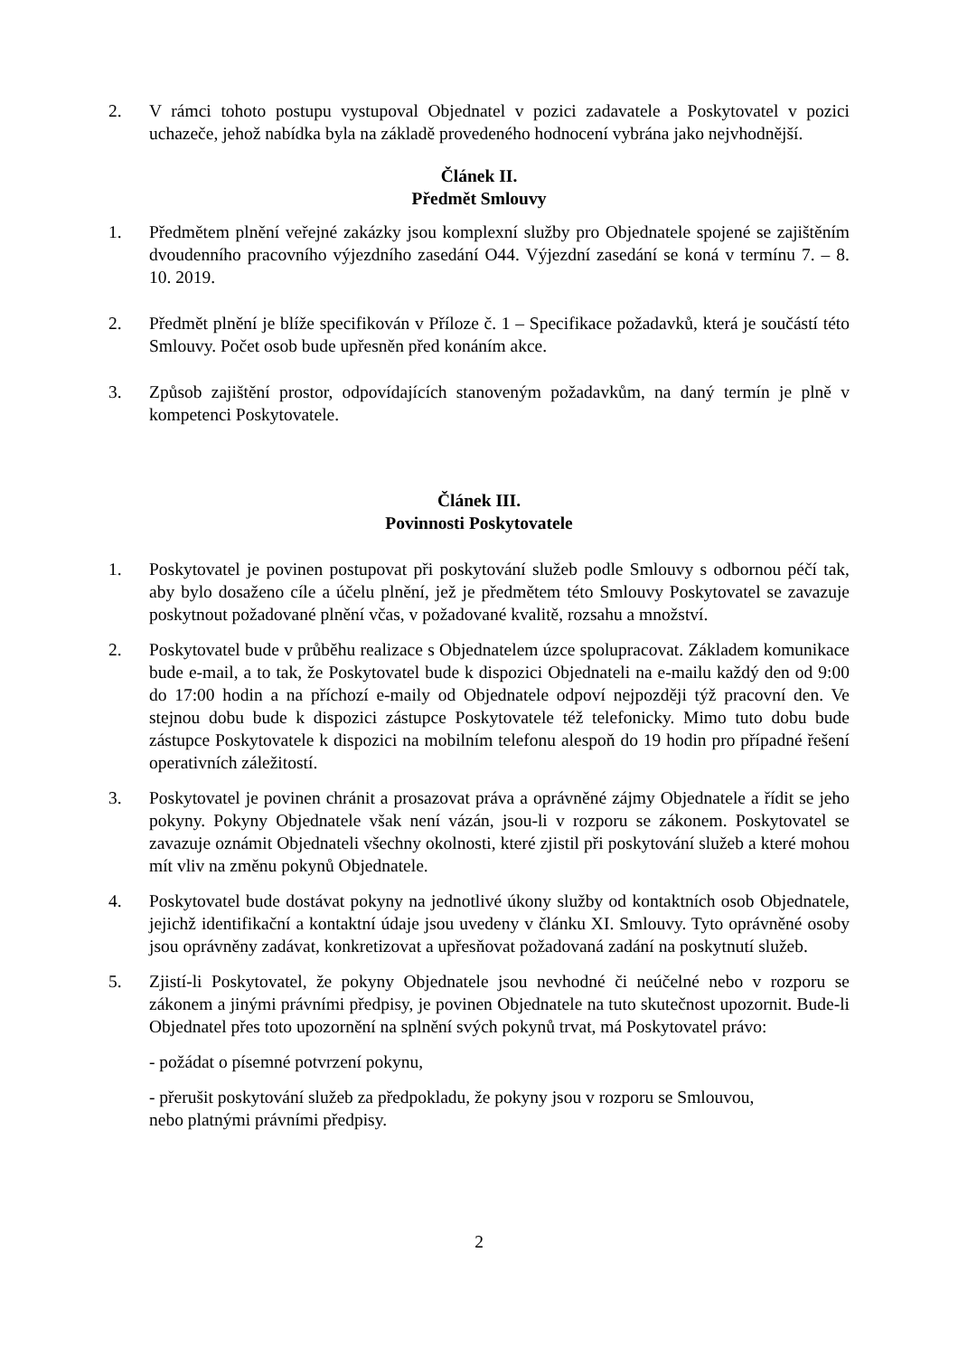2. V rámci tohoto postupu vystupoval Objednatel v pozici zadavatele a Poskytovatel v pozici uchazeče, jehož nabídka byla na základě provedeného hodnocení vybrána jako nejvhodnější.
Článek II.
Předmět Smlouvy
1. Předmětem plnění veřejné zakázky jsou komplexní služby pro Objednatele spojené se zajištěním dvoudenního pracovního výjezdního zasedání O44. Výjezdní zasedání se koná v termínu 7. – 8. 10. 2019.
2. Předmět plnění je blíže specifikován v Příloze č. 1 – Specifikace požadavků, která je součástí této Smlouvy. Počet osob bude upřesněn před konáním akce.
3. Způsob zajištění prostor, odpovídajících stanoveným požadavkům, na daný termín je plně v kompetenci Poskytovatele.
Článek III.
Povinnosti Poskytovatele
1. Poskytovatel je povinen postupovat při poskytování služeb podle Smlouvy s odbornou péčí tak, aby bylo dosaženo cíle a účelu plnění, jež je předmětem této Smlouvy Poskytovatel se zavazuje poskytnout požadované plnění včas, v požadované kvalitě, rozsahu a množství.
2. Poskytovatel bude v průběhu realizace s Objednatelem úzce spolupracovat. Základem komunikace bude e-mail, a to tak, že Poskytovatel bude k dispozici Objednateli na e-mailu každý den od 9:00 do 17:00 hodin a na příchozí e-maily od Objednatele odpoví nejpozději týž pracovní den. Ve stejnou dobu bude k dispozici zástupce Poskytovatele též telefonicky. Mimo tuto dobu bude zástupce Poskytovatele k dispozici na mobilním telefonu alespoň do 19 hodin pro případné řešení operativních záležitostí.
3. Poskytovatel je povinen chránit a prosazovat práva a oprávněné zájmy Objednatele a řídit se jeho pokyny. Pokyny Objednatele však není vázán, jsou-li v rozporu se zákonem. Poskytovatel se zavazuje oznámit Objednateli všechny okolnosti, které zjistil při poskytování služeb a které mohou mít vliv na změnu pokynů Objednatele.
4. Poskytovatel bude dostávat pokyny na jednotlivé úkony služby od kontaktních osob Objednatele, jejichž identifikační a kontaktní údaje jsou uvedeny v článku XI. Smlouvy. Tyto oprávněné osoby jsou oprávněny zadávat, konkretizovat a upřesňovat požadovaná zadání na poskytnutí služeb.
5. Zjistí-li Poskytovatel, že pokyny Objednatele jsou nevhodné či neúčelné nebo v rozporu se zákonem a jinými právními předpisy, je povinen Objednatele na tuto skutečnost upozornit. Bude-li Objednatel přes toto upozornění na splnění svých pokynů trvat, má Poskytovatel právo:
- požádat o písemné potvrzení pokynu,
- přerušit poskytování služeb za předpokladu, že pokyny jsou v rozporu se Smlouvou,
nebo platnými právními předpisy.
2